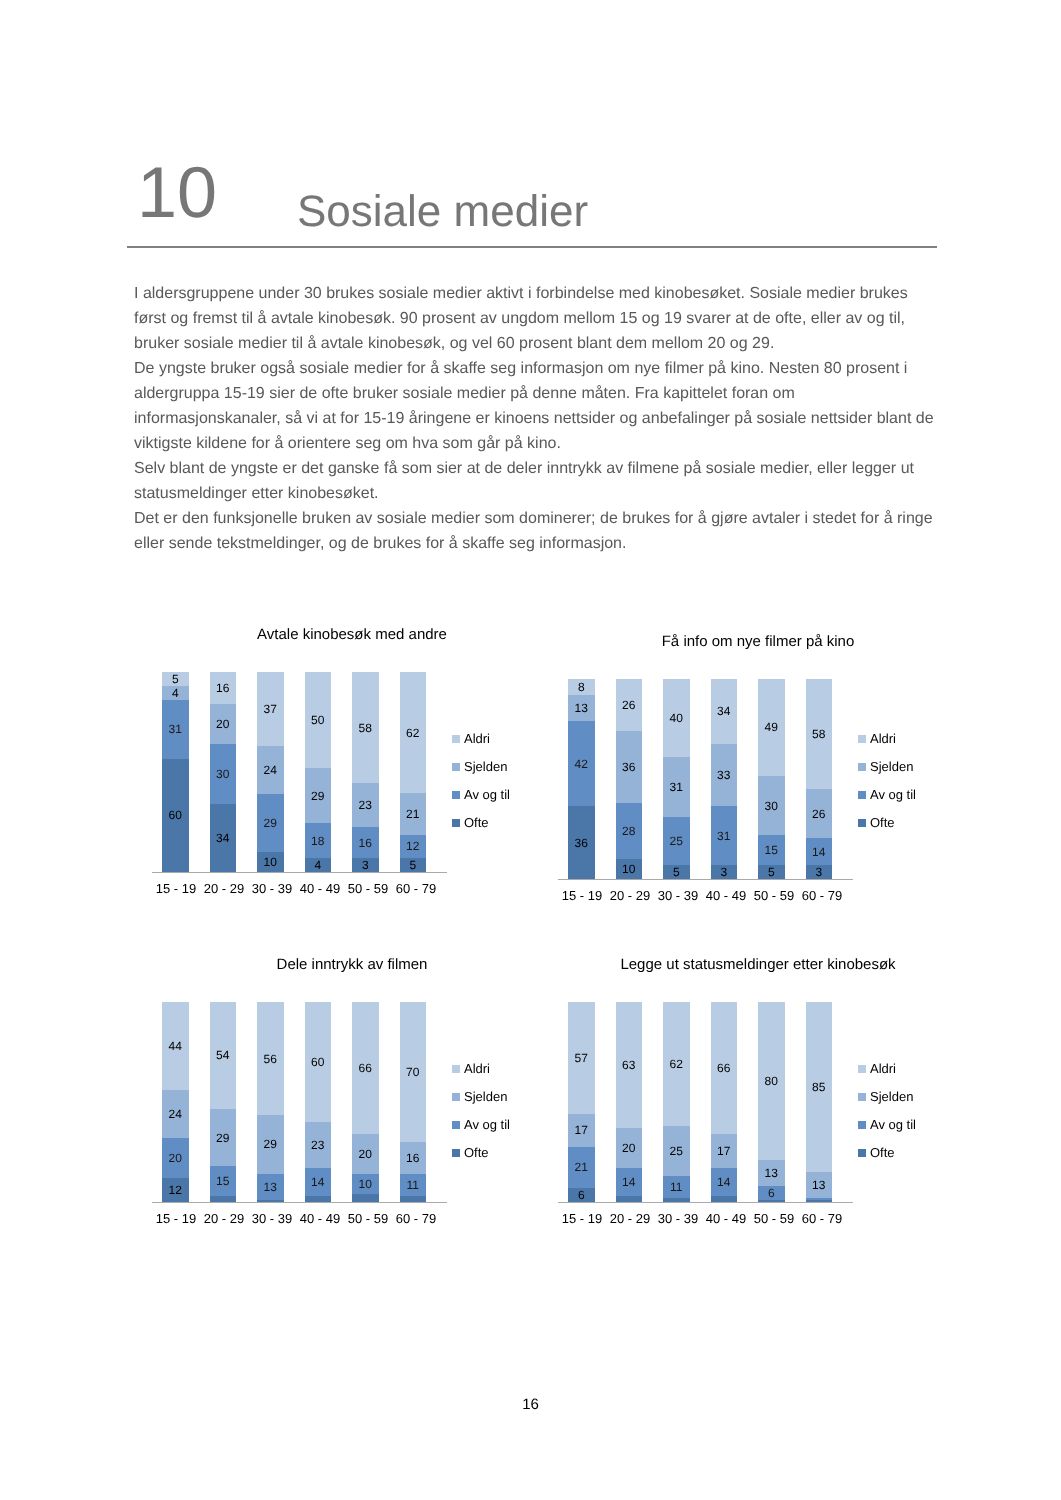10
Sosiale medier
I aldersgruppene under 30 brukes sosiale medier aktivt i forbindelse med kinobesøket. Sosiale medier brukes først og fremst til å avtale kinobesøk. 90 prosent av ungdom mellom 15 og 19 svarer at de ofte, eller av og til, bruker sosiale medier til å avtale kinobesøk, og vel 60 prosent blant dem mellom 20 og 29.
De yngste bruker også sosiale medier for å skaffe seg informasjon om nye filmer på kino. Nesten 80 prosent i aldergruppa 15-19 sier de ofte bruker sosiale medier på denne måten. Fra kapittelet foran om informasjonskanaler, så vi at for 15-19 åringene er kinoens nettsider og anbefalinger på sosiale nettsider blant de viktigste kildene for å orientere seg om hva som går på kino.
Selv blant de yngste er det ganske få som sier at de deler inntrykk av filmene på sosiale medier, eller legger ut statusmeldinger etter kinobesøket.
Det er den funksjonelle bruken av sosiale medier som dominerer; de brukes for å gjøre avtaler i stedet for å ringe eller sende tekstmeldinger, og de brukes for å skaffe seg informasjon.
Avtale kinobesøk med andre
5
4
31
60
16
20
30
34
37
24
29
10
50
29
18
4
58
23
16
3
62
21
12
5
15 - 19 20 - 29 30 - 39 40 - 49 50 - 59 60 - 79
Aldri
Sjelden
Av og til
Ofte
Få info om nye filmer på kino
8
13
42
36
26
36
28
10
40
31
25
5
34
33
31
3
49
30
15
5
58
26
14
3
15 - 19 20 - 29 30 - 39 40 - 49 50 - 59 60 - 79
Aldri
Sjelden
Av og til
Ofte
Dele inntrykk av filmen
44
24
20
12
54
29
15
56
29
13
60
23
14
66
20
10
70
16
11
15 - 19 20 - 29 30 - 39 40 - 49 50 - 59 60 - 79
Aldri
Sjelden
Av og til
Ofte
Legge ut statusmeldinger etter kinobesøk
57
17
21
6
63
20
14
62
25
11
66
17
14
80
13
6
85
13
15 - 19 20 - 29 30 - 39 40 - 49 50 - 59 60 - 79
Aldri
Sjelden
Av og til
Ofte
16